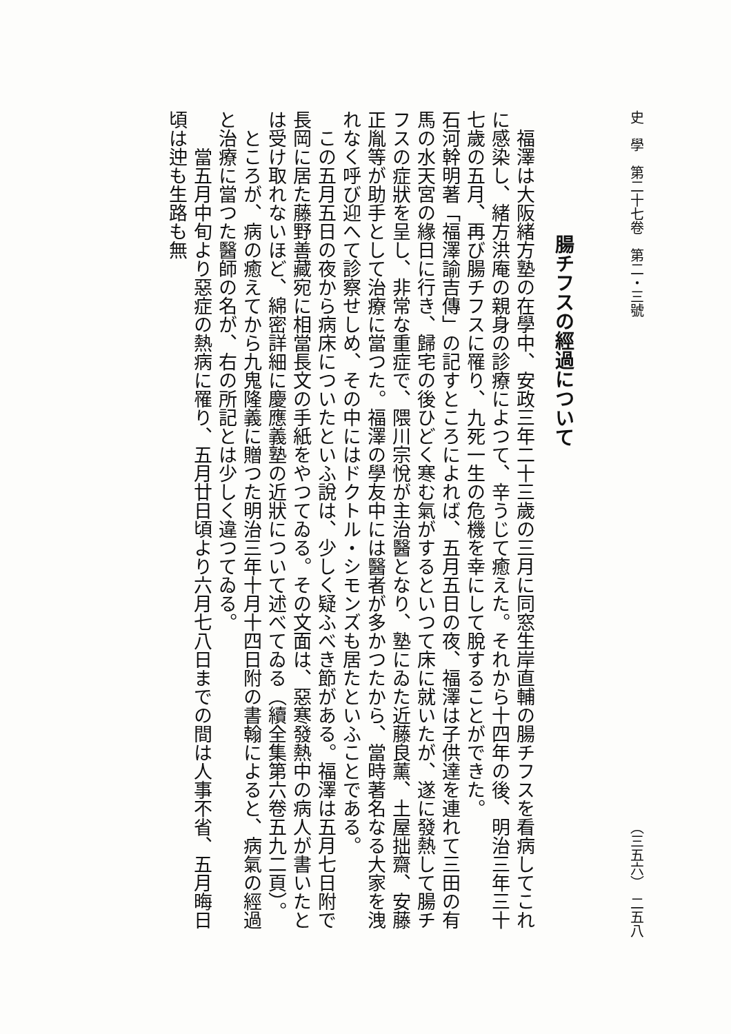史　學　第二十七卷　第二・三號 （三五六）　二五八
腸チフスの經過について
　福澤は大阪緒方塾の在學中、安政三年二十三歲の三月に同窓生岸直輔の腸チフスを看病してこれに感染し、緒方洪庵の親身の診療によつて、辛うじて癒えた。それから十四年の後、明治三年三十七歲の五月、再び腸チフスに罹り、九死一生の危機を幸にして脫することができた。
石河幹明著「福澤諭吉傳」の記すところによれば、五月五日の夜、福澤は子供達を連れて三田の有馬の水天宮の緣日に行き、歸宅の後ひどく寒む氣がするといつて床に就いたが、遂に發熱して腸チフスの症狀を呈し、非常な重症で、隈川宗悅が主治醫となり、塾にゐた近藤良薰、土屋拙齋、安藤正胤等が助手として治療に當つた。福澤の學友中には醫者が多かつたから、當時著名なる大家を洩れなく呼び迎へて診察せしめ、その中にはドクトル・シモンズも居たといふことである。
　この五月五日の夜から病床についたといふ說は、少しく疑ふべき節がある。福澤は五月七日附で長岡に居た藤野善藏宛に相當長文の手紙をやつてゐる。その文面は、惡寒發熱中の病人が書いたとは受け取れないほど、綿密詳細に慶應義塾の近狀について述べてゐる（續全集第六卷五九二頁）。
　ところが、病の癒えてから九鬼隆義に贈つた明治三年十月十四日附の書翰によると、病氣の經過と治療に當つた醫師の名が、右の所記とは少しく違つてゐる。
　　當五月中旬より惡症の熱病に罹り、五月廿日頃より六月七八日までの間は人事不省、五月晦日頃は迚も生路も無